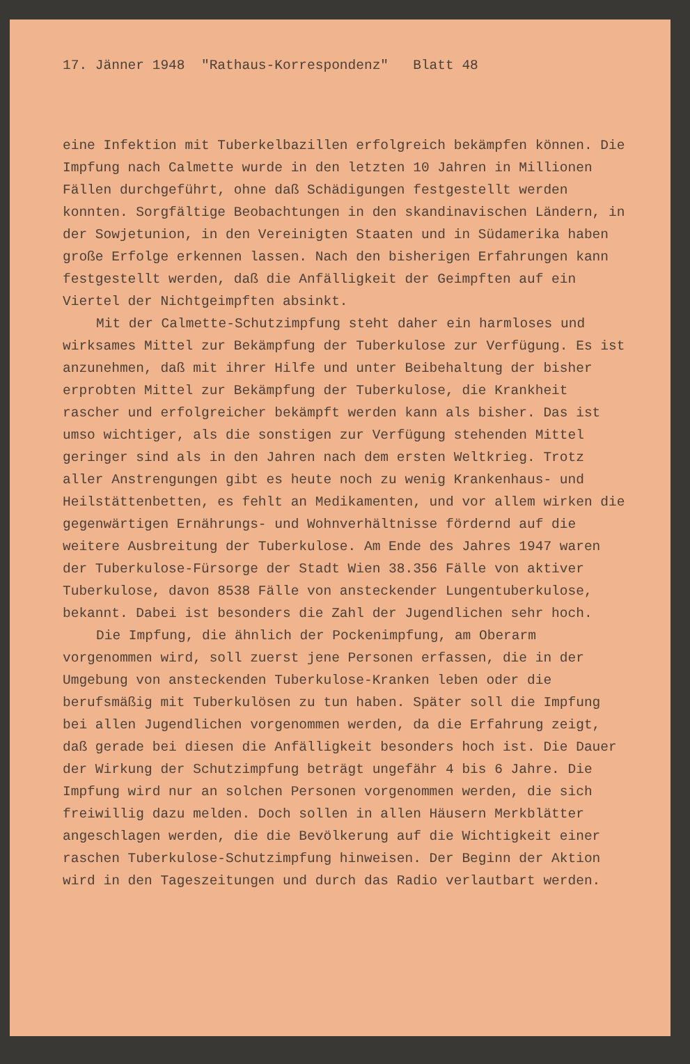17. Jänner 1948 "Rathaus-Korrespondenz" Blatt 48
eine Infektion mit Tuberkelbazillen erfolgreich bekämpfen können. Die Impfung nach Calmette wurde in den letzten 10 Jahren in Millionen Fällen durchgeführt, ohne daß Schädigungen festgestellt werden konnten. Sorgfältige Beobachtungen in den skandinavischen Ländern, in der Sowjetunion, in den Vereinigten Staaten und in Südamerika haben große Erfolge erkennen lassen. Nach den bisherigen Erfahrungen kann festgestellt werden, daß die Anfälligkeit der Geimpften auf ein Viertel der Nichtgeimpften absinkt.
Mit der Calmette-Schutzimpfung steht daher ein harmloses und wirksames Mittel zur Bekämpfung der Tuberkulose zur Verfügung. Es ist anzunehmen, daß mit ihrer Hilfe und unter Beibehaltung der bisher erprobten Mittel zur Bekämpfung der Tuberkulose, die Krankheit rascher und erfolgreicher bekämpft werden kann als bisher. Das ist umso wichtiger, als die sonstigen zur Verfügung stehenden Mittel geringer sind als in den Jahren nach dem ersten Weltkrieg. Trotz aller Anstrengungen gibt es heute noch zu wenig Krankenhaus- und Heilstättenbetten, es fehlt an Medikamenten, und vor allem wirken die gegenwärtigen Ernährungs- und Wohnverhältnisse fördernd auf die weitere Ausbreitung der Tuberkulose. Am Ende des Jahres 1947 waren der Tuberkulose-Fürsorge der Stadt Wien 38.356 Fälle von aktiver Tuberkulose, davon 8538 Fälle von ansteckender Lungentuberkulose, bekannt. Dabei ist besonders die Zahl der Jugendlichen sehr hoch.
Die Impfung, die ähnlich der Pockenimpfung, am Oberarm vorgenommen wird, soll zuerst jene Personen erfassen, die in der Umgebung von ansteckenden Tuberkulose-Kranken leben oder die berufsmäßig mit Tuberkulösen zu tun haben. Später soll die Impfung bei allen Jugendlichen vorgenommen werden, da die Erfahrung zeigt, daß gerade bei diesen die Anfälligkeit besonders hoch ist. Die Dauer der Wirkung der Schutzimpfung beträgt ungefähr 4 bis 6 Jahre. Die Impfung wird nur an solchen Personen vorgenommen werden, die sich freiwillig dazu melden. Doch sollen in allen Häusern Merkblätter angeschlagen werden, die die Bevölkerung auf die Wichtigkeit einer raschen Tuberkulose-Schutzimpfung hinweisen. Der Beginn der Aktion wird in den Tageszeitungen und durch das Radio verlautbart werden.